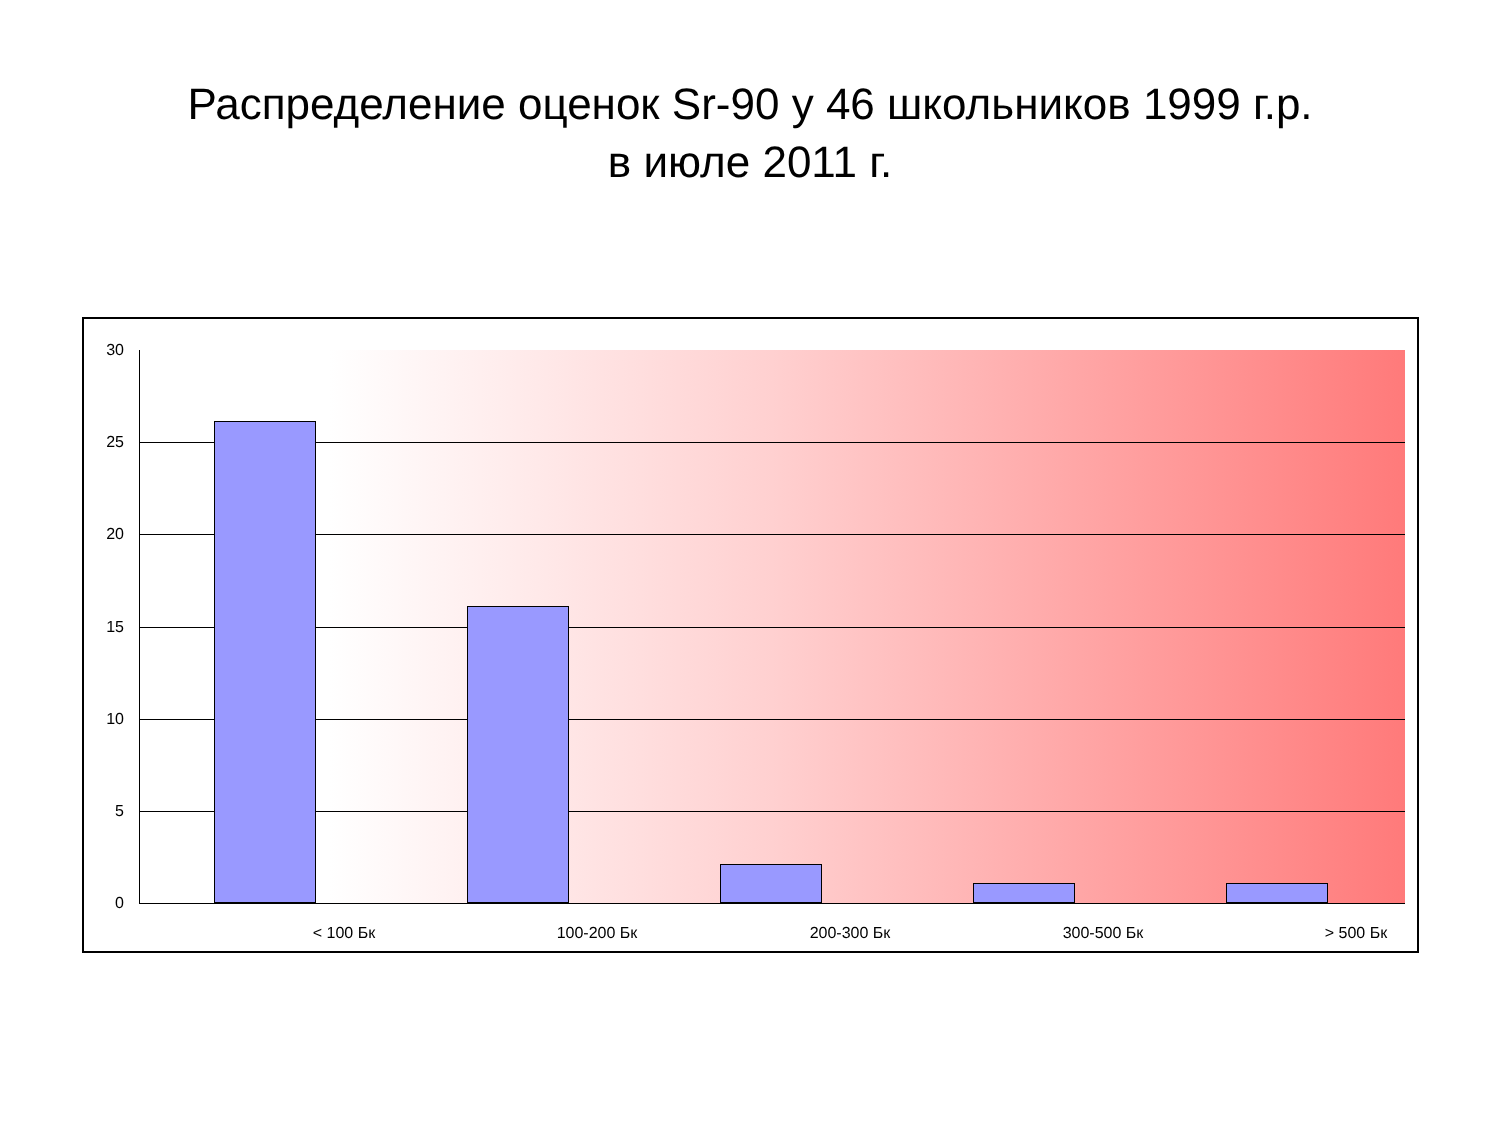Распределение оценок Sr-90 у 46 школьников 1999 г.р.
в июле 2011 г.
30
25
20
15
10
5
0
< 100 Бк 100-200 Бк 200-300 Бк 300-500 Бк > 500 Бк